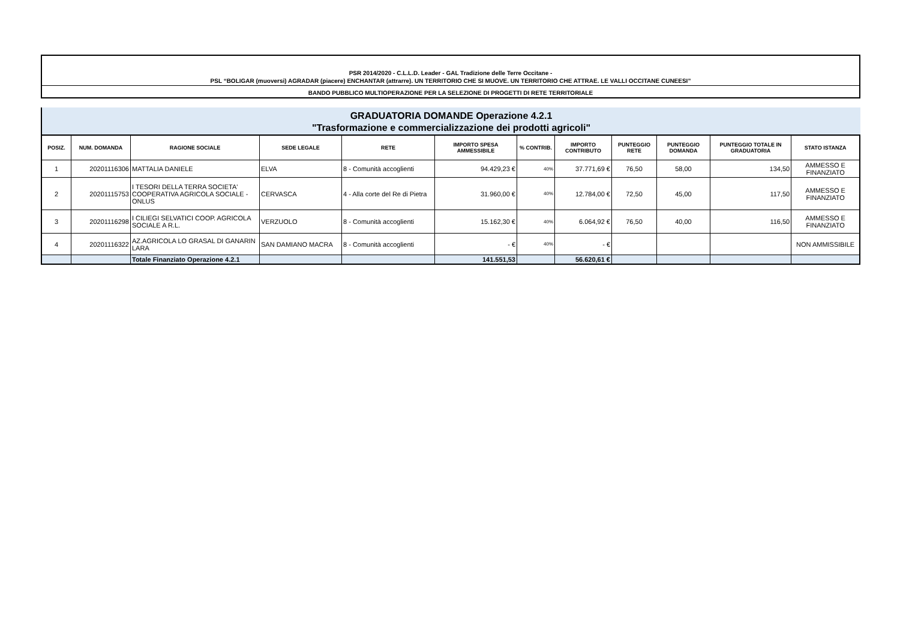PSR 2014/2020 - C.L.L.D. Leader - GAL Tradizione delle Terre Occitane -
PSL “BOLIGAR (muoversi) AGRADAR (piacere) ENCHANTAR (attrarre). UN TERRITORIO CHE SI MUOVE. UN TERRITORIO CHE ATTRAE. LE VALLI OCCITANE CUNEESI”
BANDO PUBBLICO MULTIOPERAZIONE PER LA SELEZIONE DI PROGETTI DI RETE TERRITORIALE
GRADUATORIA DOMANDE Operazione 4.2.1
"Trasformazione e commercializzazione dei prodotti agricoli"
| POSIZ. | NUM. DOMANDA | RAGIONE SOCIALE | SEDE LEGALE | RETE | IMPORTO SPESA AMMESSIBILE | % CONTRIB. | IMPORTO CONTRIBUTO | PUNTEGGIO RETE | PUNTEGGIO DOMANDA | PUNTEGGIO TOTALE IN GRADUATORIA | STATO ISTANZA |
| --- | --- | --- | --- | --- | --- | --- | --- | --- | --- | --- | --- |
| 1 | 20201116306 | MATTALIA DANIELE | ELVA | 8 - Comunità accoglienti | 94.429,23 € | 40% | 37.771,69 € | 76,50 | 58,00 | 134,50 | AMMESSO E FINANZIATO |
| 2 | 20201115753 | I TESORI DELLA TERRA SOCIETA' COOPERATIVA AGRICOLA SOCIALE - ONLUS | CERVASCA | 4 - Alla corte del Re di Pietra | 31.960,00 € | 40% | 12.784,00 € | 72,50 | 45,00 | 117,50 | AMMESSO E FINANZIATO |
| 3 | 20201116298 | I CILIEGI SELVATICI COOP. AGRICOLA SOCIALE A R.L. | VERZUOLO | 8 - Comunità accoglienti | 15.162,30 € | 40% | 6.064,92 € | 76,50 | 40,00 | 116,50 | AMMESSO E FINANZIATO |
| 4 | 20201116322 | AZ.AGRICOLA LO GRASAL DI GANARIN LARA | SAN DAMIANO MACRA | 8 - Comunità accoglienti | - € | 40% | - € | | | | NON AMMISSIBILE |
| | | Totale Finanziato Operazione 4.2.1 | | | 141.551,53 | | 56.620,61 € | | | | |